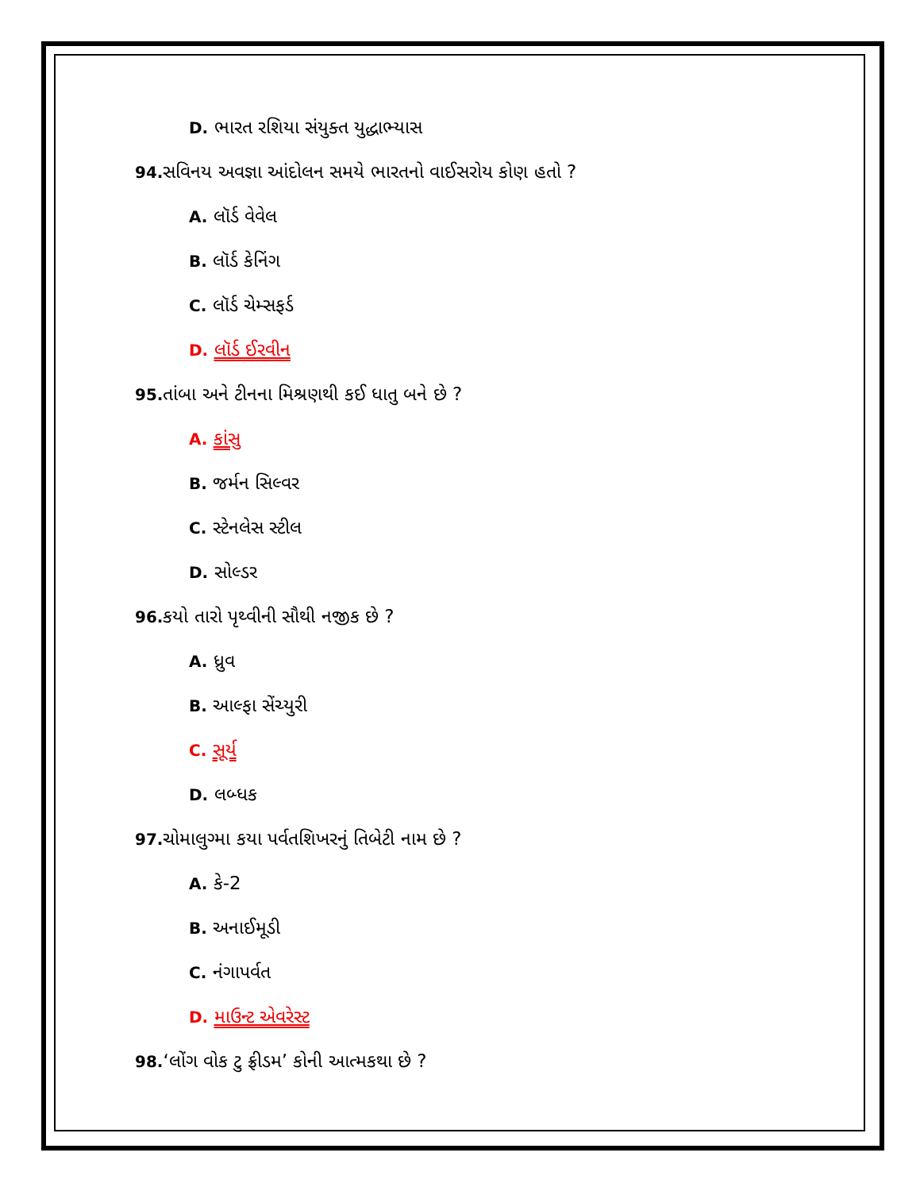D. ભારત રશિયા સંયુક્ત યુદ્ધાભ્યાસ
94. સવિનય અવજ્ઞા આંદોલન સમયે ભારતનો વાઈસરોય કોણ હતો ?
A. લૉર્ડ વેવેલ
B. લૉર્ડ કેનિંગ
C. લૉર્ડ ચેમ્સફર્ડ
D. લૉર્ડ ઈરવીન
95. તાંબા અને ટીનના મિશ્રણથી કઈ ધાતુ બને છે ?
A. કાંસુ
B. જર્મન સિલ્વર
C. સ્ટેનલેસ સ્ટીલ
D. સોલ્ડર
96. કયો તારો પૃથ્વીની સૌથી નજીક છે ?
A. ધ્રુવ
B. આલ્ફા સેંચ્યુરી
C. સૂર્ય
D. લબ્ધક
97. ચોમાલુગ્મા કયા પર્વતશિખરનું તિબેટી નામ છે ?
A. કે-2
B. અનાઈમૂડી
C. નંગાપર્વત
D. માઉન્ટ એવરેસ્ટ
98.‘લોંગ વોક ટુ ફ્રીડમ’ કોની આત્મકથા છે ?